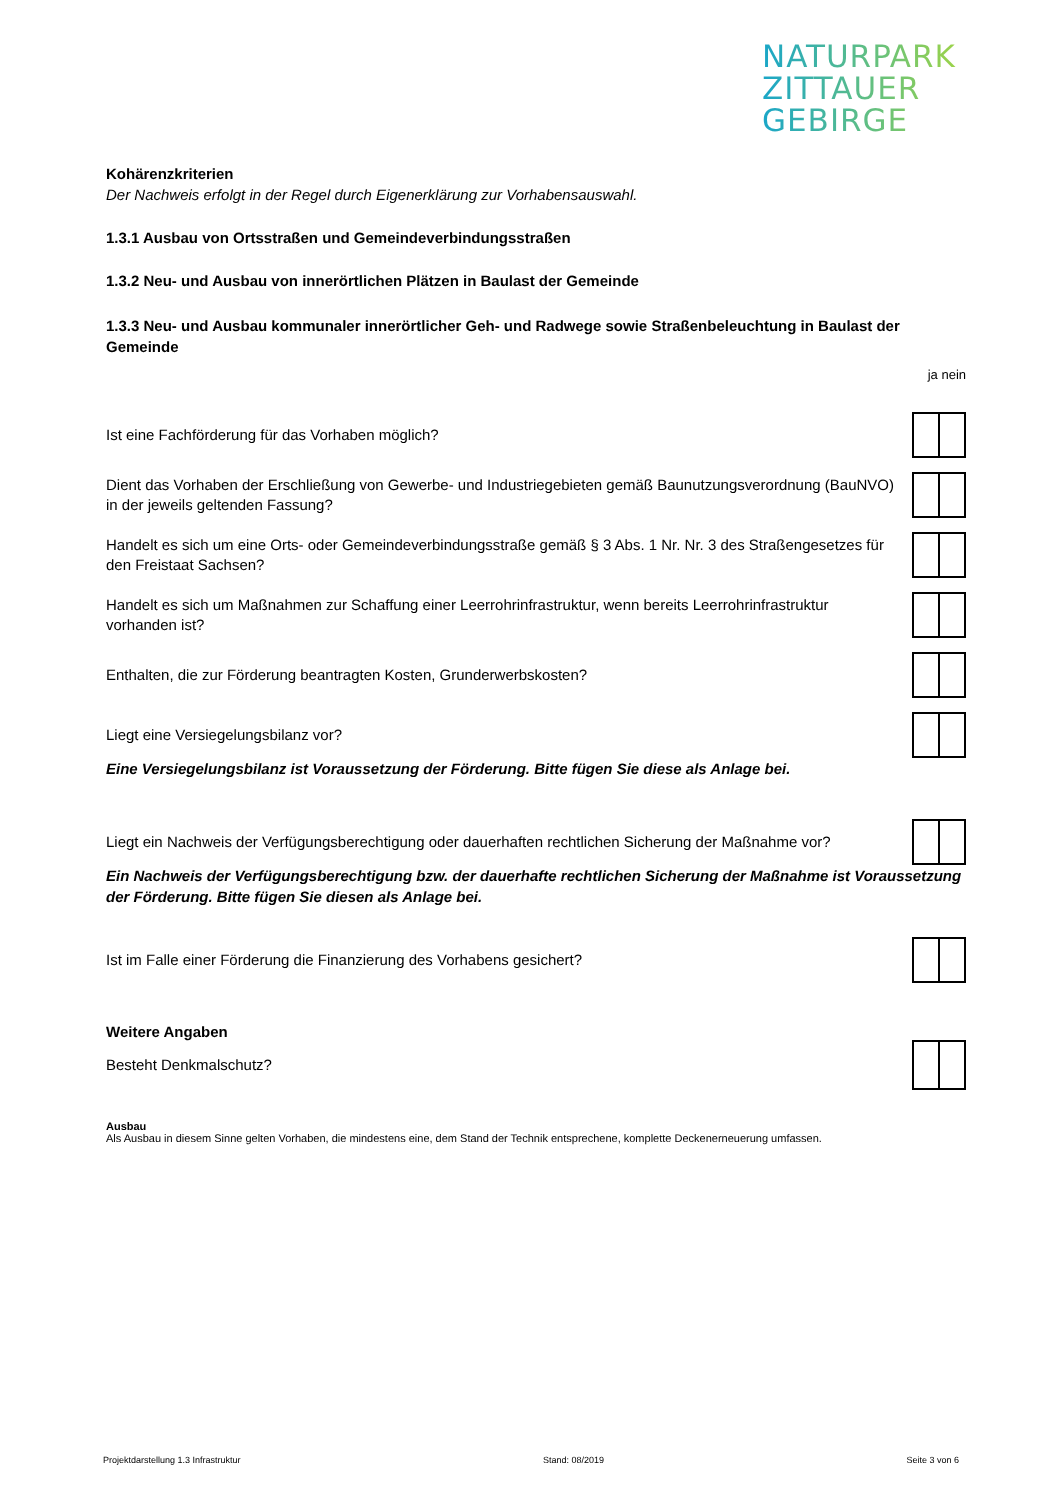NATURPARK
ZITTAUER
GEBIRGE
Kohärenzkriterien
Der Nachweis erfolgt in der Regel durch Eigenerklärung zur Vorhabensauswahl.
1.3.1 Ausbau von Ortsstraßen und Gemeindeverbindungsstraßen
1.3.2 Neu- und Ausbau von innerörtlichen Plätzen in Baulast der Gemeinde
1.3.3 Neu- und Ausbau kommunaler innerörtlicher Geh- und Radwege sowie Straßenbeleuchtung in Baulast der Gemeinde
ja nein
Ist eine Fachförderung für das Vorhaben möglich?
Dient das Vorhaben der Erschließung von Gewerbe- und Industriegebieten gemäß Baunutzungsverordnung (BauNVO) in der jeweils geltenden Fassung?
Handelt es sich um eine Orts- oder Gemeindeverbindungsstraße gemäß § 3 Abs. 1 Nr. Nr. 3 des Straßengesetzes für den Freistaat Sachsen?
Handelt es sich um Maßnahmen zur Schaffung einer Leerrohrinfrastruktur, wenn bereits Leerrohrinfrastruktur vorhanden ist?
Enthalten, die zur Förderung beantragten Kosten, Grunderwerbskosten?
Liegt eine Versiegelungsbilanz vor?
Eine Versiegelungsbilanz ist Voraussetzung der Förderung. Bitte fügen Sie diese als Anlage bei.
Liegt ein Nachweis der Verfügungsberechtigung oder dauerhaften rechtlichen Sicherung der Maßnahme vor?
Ein Nachweis der Verfügungsberechtigung bzw. der dauerhafte rechtlichen Sicherung der Maßnahme ist Voraussetzung der Förderung. Bitte fügen Sie diesen als Anlage bei.
Ist im Falle einer Förderung die Finanzierung des Vorhabens gesichert?
Weitere Angaben
Besteht Denkmalschutz?
Ausbau
Als Ausbau in diesem Sinne gelten Vorhaben, die mindestens eine, dem Stand der Technik entsprechene, komplette Deckenerneuerung umfassen.
Projektdarstellung 1.3 Infrastruktur Stand: 08/2019 Seite 3 von 6